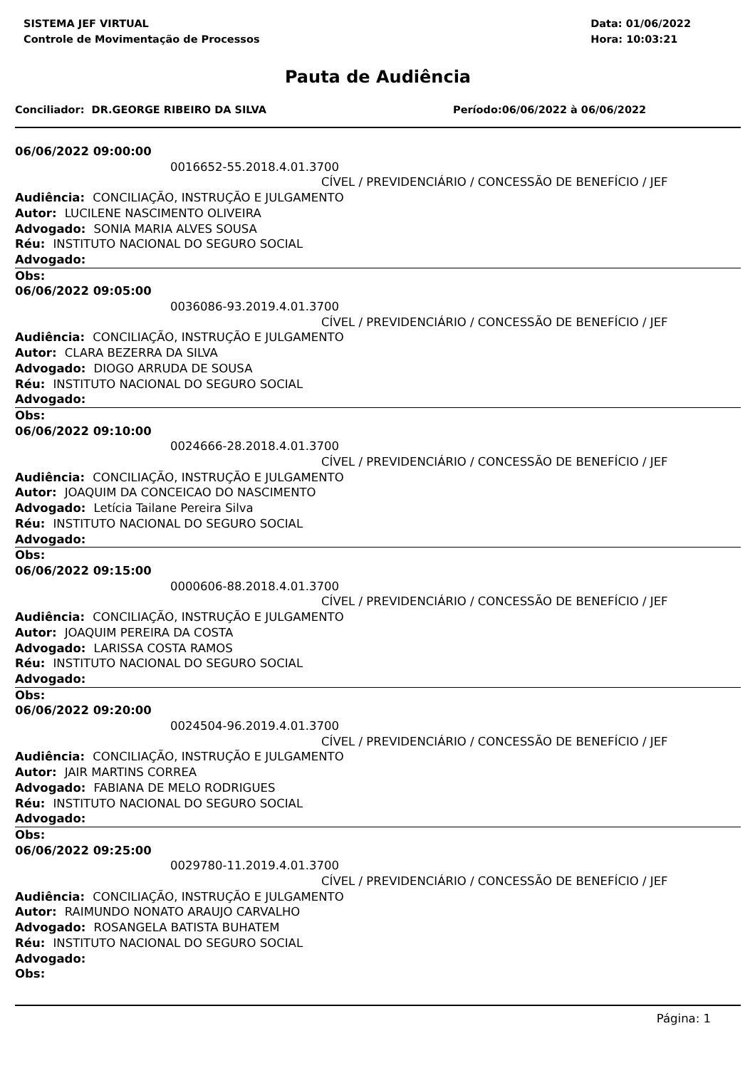SISTEMA JEF VIRTUAL
Controle de Movimentação de Processos
Data: 01/06/2022
Hora: 10:03:21
Pauta de Audiência
Conciliador: DR.GEORGE RIBEIRO DA SILVA Período:06/06/2022 à 06/06/2022
06/06/2022 09:00:00
0016652-55.2018.4.01.3700
CÍVEL / PREVIDENCIÁRIO / CONCESSÃO DE BENEFÍCIO / JEF
Audiência: CONCILIAÇÃO, INSTRUÇÃO E JULGAMENTO
Autor: LUCILENE NASCIMENTO OLIVEIRA
Advogado: SONIA MARIA ALVES SOUSA
Réu: INSTITUTO NACIONAL DO SEGURO SOCIAL
Advogado:
Obs:
06/06/2022 09:05:00
0036086-93.2019.4.01.3700
CÍVEL / PREVIDENCIÁRIO / CONCESSÃO DE BENEFÍCIO / JEF
Audiência: CONCILIAÇÃO, INSTRUÇÃO E JULGAMENTO
Autor: CLARA BEZERRA DA SILVA
Advogado: DIOGO ARRUDA DE SOUSA
Réu: INSTITUTO NACIONAL DO SEGURO SOCIAL
Advogado:
Obs:
06/06/2022 09:10:00
0024666-28.2018.4.01.3700
CÍVEL / PREVIDENCIÁRIO / CONCESSÃO DE BENEFÍCIO / JEF
Audiência: CONCILIAÇÃO, INSTRUÇÃO E JULGAMENTO
Autor: JOAQUIM DA CONCEICAO DO NASCIMENTO
Advogado: Letícia Tailane Pereira Silva
Réu: INSTITUTO NACIONAL DO SEGURO SOCIAL
Advogado:
Obs:
06/06/2022 09:15:00
0000606-88.2018.4.01.3700
CÍVEL / PREVIDENCIÁRIO / CONCESSÃO DE BENEFÍCIO / JEF
Audiência: CONCILIAÇÃO, INSTRUÇÃO E JULGAMENTO
Autor: JOAQUIM PEREIRA DA COSTA
Advogado: LARISSA COSTA RAMOS
Réu: INSTITUTO NACIONAL DO SEGURO SOCIAL
Advogado:
Obs:
06/06/2022 09:20:00
0024504-96.2019.4.01.3700
CÍVEL / PREVIDENCIÁRIO / CONCESSÃO DE BENEFÍCIO / JEF
Audiência: CONCILIAÇÃO, INSTRUÇÃO E JULGAMENTO
Autor: JAIR MARTINS CORREA
Advogado: FABIANA DE MELO RODRIGUES
Réu: INSTITUTO NACIONAL DO SEGURO SOCIAL
Advogado:
Obs:
06/06/2022 09:25:00
0029780-11.2019.4.01.3700
CÍVEL / PREVIDENCIÁRIO / CONCESSÃO DE BENEFÍCIO / JEF
Audiência: CONCILIAÇÃO, INSTRUÇÃO E JULGAMENTO
Autor: RAIMUNDO NONATO ARAUJO CARVALHO
Advogado: ROSANGELA BATISTA BUHATEM
Réu: INSTITUTO NACIONAL DO SEGURO SOCIAL
Advogado:
Obs:
Página: 1